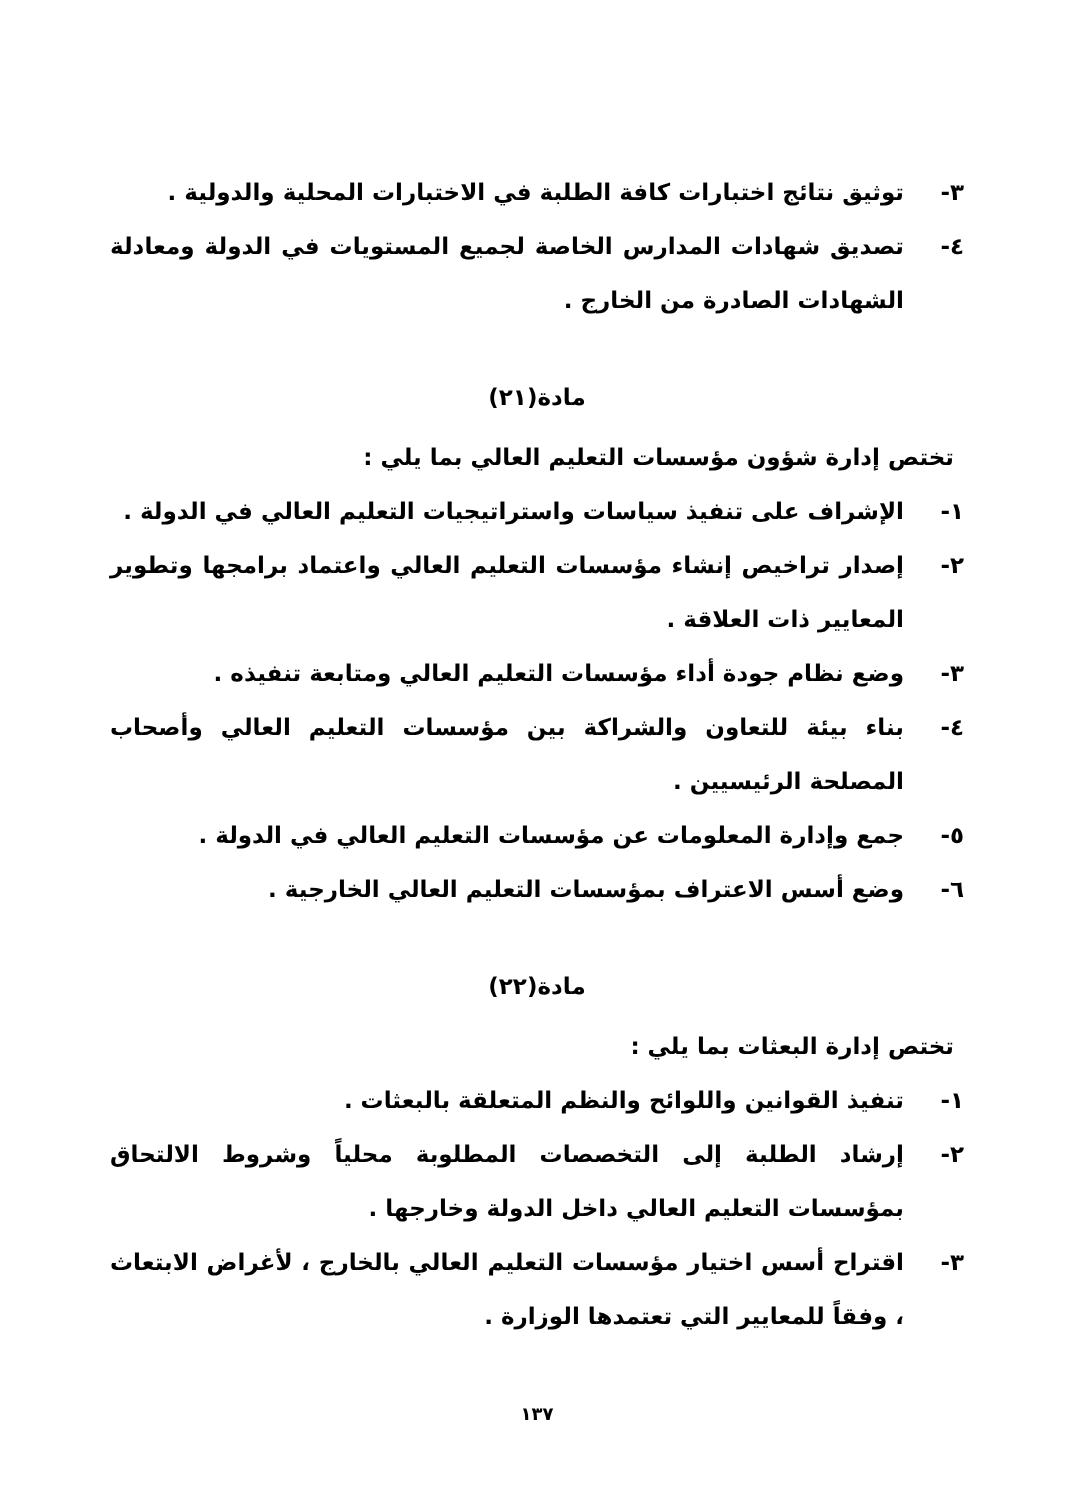٣- توثيق نتائج اختبارات كافة الطلبة في الاختبارات المحلية والدولية .
٤- تصديق شهادات المدارس الخاصة لجميع المستويات في الدولة ومعادلة الشهادات الصادرة من الخارج .
مادة(٢١)
تختص إدارة شؤون مؤسسات التعليم العالي بما يلي :
١- الإشراف على تنفيذ سياسات واستراتيجيات التعليم العالي في الدولة .
٢- إصدار تراخيص إنشاء مؤسسات التعليم العالي واعتماد برامجها وتطوير المعايير ذات العلاقة .
٣- وضع نظام جودة أداء مؤسسات التعليم العالي ومتابعة تنفيذه .
٤- بناء بيئة للتعاون والشراكة بين مؤسسات التعليم العالي وأصحاب المصلحة الرئيسيين .
٥- جمع وإدارة المعلومات عن مؤسسات التعليم العالي في الدولة .
٦- وضع أسس الاعتراف بمؤسسات التعليم العالي الخارجية .
مادة(٢٢)
تختص إدارة البعثات بما يلي :
١- تنفيذ القوانين واللوائح والنظم المتعلقة بالبعثات .
٢- إرشاد الطلبة إلى التخصصات المطلوبة محلياً وشروط الالتحاق بمؤسسات التعليم العالي داخل الدولة وخارجها .
٣- اقتراح أسس اختيار مؤسسات التعليم العالي بالخارج ، لأغراض الابتعاث ، وفقاً للمعايير التي تعتمدها الوزارة .
١٣٧